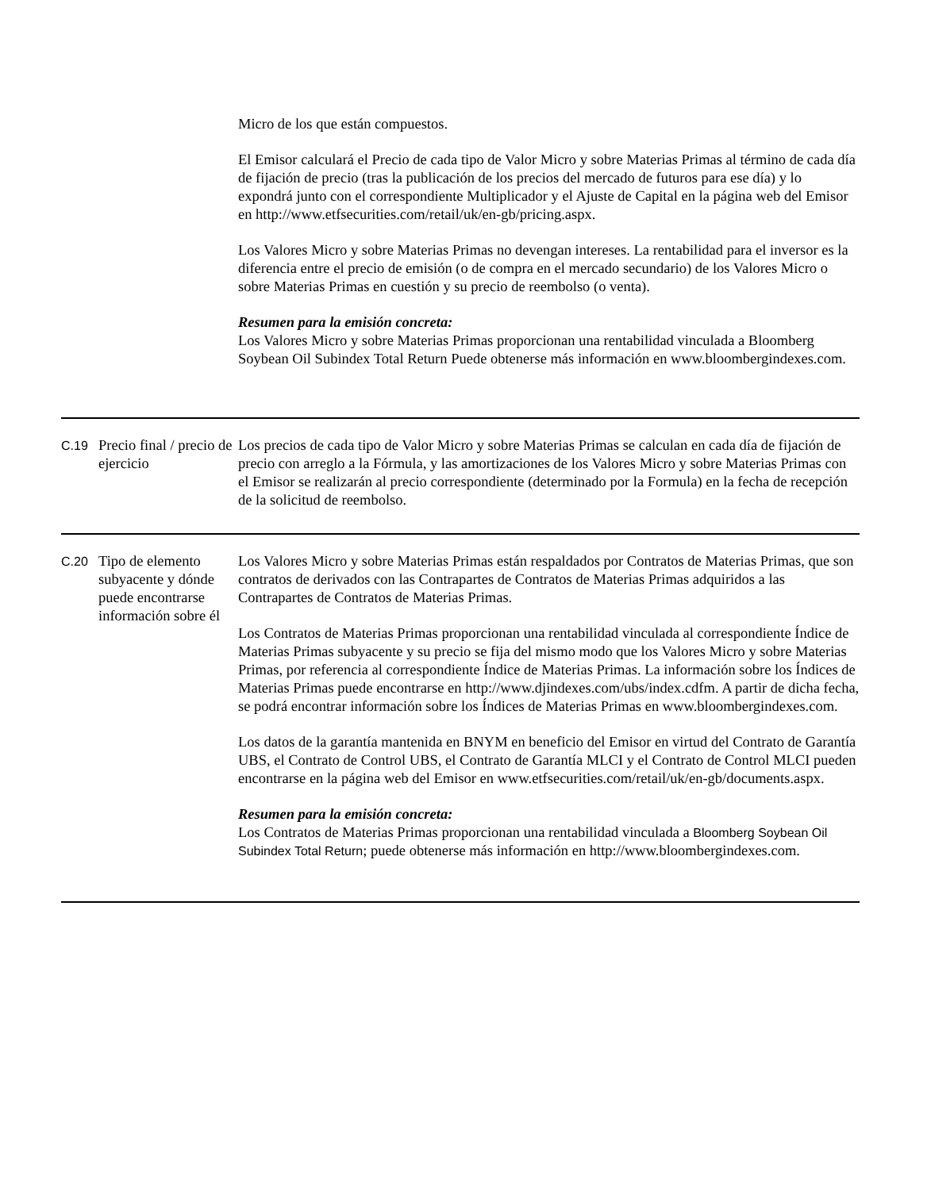| | | Micro de los que están compuestos. El Emisor calculará el Precio de cada tipo de Valor Micro y sobre Materias Primas al término de cada día de fijación de precio (tras la publicación de los precios del mercado de futuros para ese día) y lo expondrá junto con el correspondiente Multiplicador y el Ajuste de Capital en la página web del Emisor en http://www.etfsecurities.com/retail/uk/en-gb/pricing.aspx. Los Valores Micro y sobre Materias Primas no devengan intereses. La rentabilidad para el inversor es la diferencia entre el precio de emisión (o de compra en el mercado secundario) de los Valores Micro o sobre Materias Primas en cuestión y su precio de reembolso (o venta). Resumen para la emisión concreta: Los Valores Micro y sobre Materias Primas proporcionan una rentabilidad vinculada a Bloomberg Soybean Oil Subindex Total Return Puede obtenerse más información en www.bloombergindexes.com. |
| C.19 | Precio final / precio de ejercicio | Los precios de cada tipo de Valor Micro y sobre Materias Primas se calculan en cada día de fijación de precio con arreglo a la Fórmula, y las amortizaciones de los Valores Micro y sobre Materias Primas con el Emisor se realizarán al precio correspondiente (determinado por la Formula) en la fecha de recepción de la solicitud de reembolso. |
| C.20 | Tipo de elemento subyacente y dónde puede encontrarse información sobre él | Los Valores Micro y sobre Materias Primas están respaldados por Contratos de Materias Primas, que son contratos de derivados con las Contrapartes de Contratos de Materias Primas adquiridos a las Contrapartes de Contratos de Materias Primas. Los Contratos de Materias Primas proporcionan una rentabilidad vinculada al correspondiente Índice de Materias Primas subyacente y su precio se fija del mismo modo que los Valores Micro y sobre Materias Primas, por referencia al correspondiente Índice de Materias Primas. La información sobre los Índices de Materias Primas puede encontrarse en http://www.djindexes.com/ubs/index.cdfm. A partir de dicha fecha, se podrá encontrar información sobre los Índices de Materias Primas en www.bloombergindexes.com. Los datos de la garantía mantenida en BNYM en beneficio del Emisor en virtud del Contrato de Garantía UBS, el Contrato de Control UBS, el Contrato de Garantía MLCI y el Contrato de Control MLCI pueden encontrarse en la página web del Emisor en www.etfsecurities.com/retail/uk/en-gb/documents.aspx. Resumen para la emisión concreta: Los Contratos de Materias Primas proporcionan una rentabilidad vinculada a Bloomberg Soybean Oil Subindex Total Return ; puede obtenerse más información en http://www.bloombergindexes.com. |